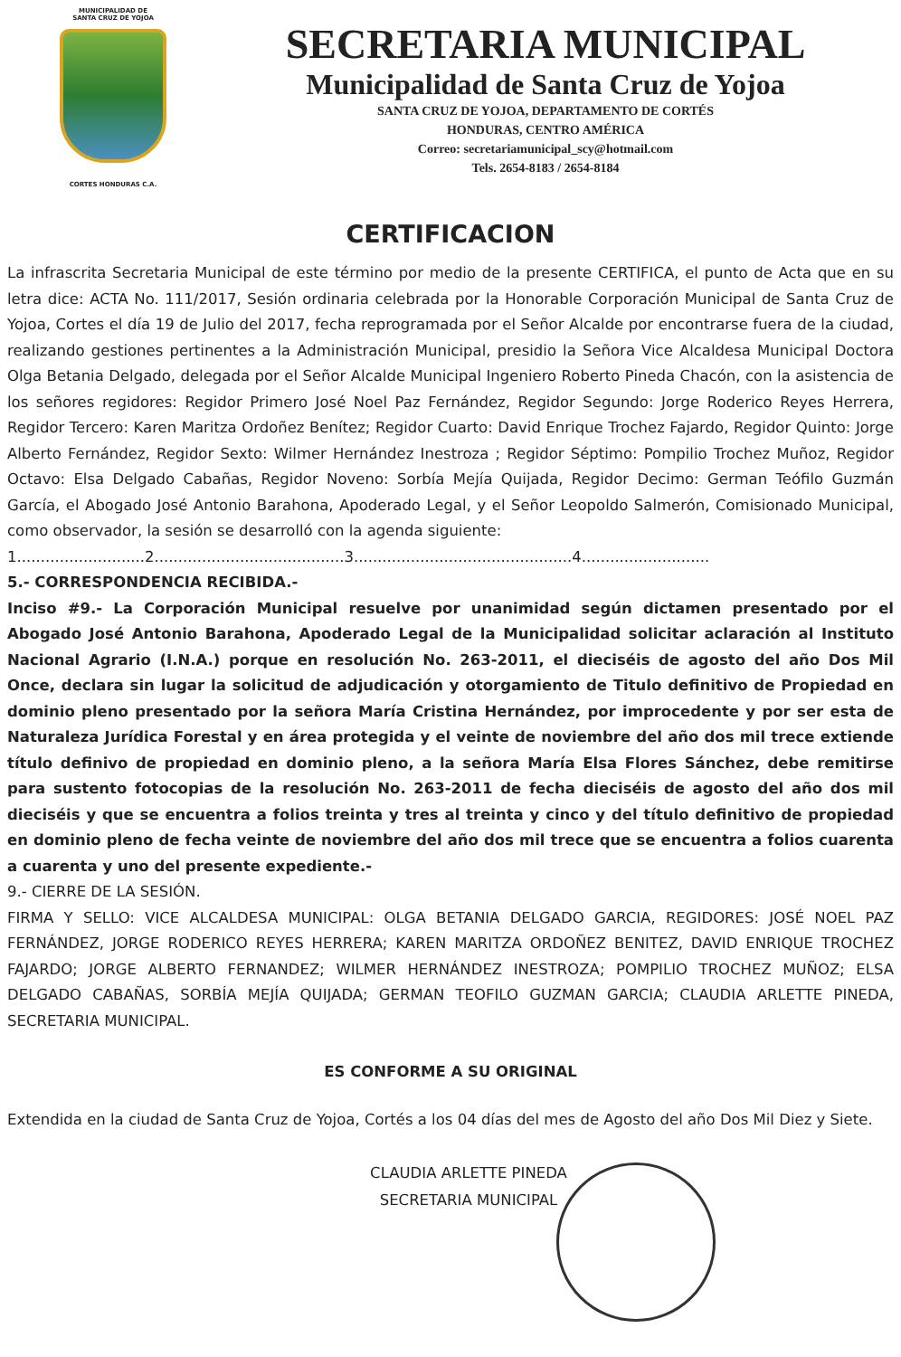MUNICIPALIDAD DE
SANTA CRUZ DE YOJOA
CORTES HONDURAS C.A.
SECRETARIA MUNICIPAL
Municipalidad de Santa Cruz de Yojoa
SANTA CRUZ DE YOJOA, DEPARTAMENTO DE CORTÉS
HONDURAS, CENTRO AMÉRICA
Correo: secretariamunicipal_scy@hotmail.com
Tels. 2654-8183 / 2654-8184
CERTIFICACION
La infrascrita Secretaria Municipal de este término por medio de la presente CERTIFICA, el punto de Acta que en su letra dice: ACTA No. 111/2017, Sesión ordinaria celebrada por la Honorable Corporación Municipal de Santa Cruz de Yojoa, Cortes el día 19 de Julio del 2017, fecha reprogramada por el Señor Alcalde por encontrarse fuera de la ciudad, realizando gestiones pertinentes a la Administración Municipal, presidio la Señora Vice Alcaldesa Municipal Doctora Olga Betania Delgado, delegada por el Señor Alcalde Municipal Ingeniero Roberto Pineda Chacón, con la asistencia de los señores regidores: Regidor Primero José Noel Paz Fernández, Regidor Segundo: Jorge Roderico Reyes Herrera, Regidor Tercero: Karen Maritza Ordoñez Benítez; Regidor Cuarto: David Enrique Trochez Fajardo, Regidor Quinto: Jorge Alberto Fernández, Regidor Sexto: Wilmer Hernández Inestroza ; Regidor Séptimo: Pompilio Trochez Muñoz, Regidor Octavo: Elsa Delgado Cabañas, Regidor Noveno: Sorbía Mejía Quijada, Regidor Decimo: German Teófilo Guzmán García, el Abogado José Antonio Barahona, Apoderado Legal, y el Señor Leopoldo Salmerón, Comisionado Municipal, como observador, la sesión se desarrolló con la agenda siguiente:
1...........................2........................................3..............................................4...........................
5.- CORRESPONDENCIA RECIBIDA.-
Inciso #9.- La Corporación Municipal resuelve por unanimidad según dictamen presentado por el Abogado José Antonio Barahona, Apoderado Legal de la Municipalidad solicitar aclaración al Instituto Nacional Agrario (I.N.A.) porque en resolución No. 263-2011, el dieciséis de agosto del año Dos Mil Once, declara sin lugar la solicitud de adjudicación y otorgamiento de Titulo definitivo de Propiedad en dominio pleno presentado por la señora María Cristina Hernández, por improcedente y por ser esta de Naturaleza Jurídica Forestal y en área protegida y el veinte de noviembre del año dos mil trece extiende título definivo de propiedad en dominio pleno, a la señora María Elsa Flores Sánchez, debe remitirse para sustento fotocopias de la resolución No. 263-2011 de fecha dieciséis de agosto del año dos mil dieciséis y que se encuentra a folios treinta y tres al treinta y cinco y del título definitivo de propiedad en dominio pleno de fecha veinte de noviembre del año dos mil trece que se encuentra a folios cuarenta a cuarenta y uno del presente expediente.-
9.- CIERRE DE LA SESIÓN.
FIRMA Y SELLO: VICE ALCALDESA MUNICIPAL: OLGA BETANIA DELGADO GARCIA, REGIDORES: JOSÉ NOEL PAZ FERNÁNDEZ, JORGE RODERICO REYES HERRERA; KAREN MARITZA ORDOÑEZ BENITEZ, DAVID ENRIQUE TROCHEZ FAJARDO; JORGE ALBERTO FERNANDEZ; WILMER HERNÁNDEZ INESTROZA; POMPILIO TROCHEZ MUÑOZ; ELSA DELGADO CABAÑAS, SORBÍA MEJÍA QUIJADA; GERMAN TEOFILO GUZMAN GARCIA; CLAUDIA ARLETTE PINEDA, SECRETARIA MUNICIPAL.
ES CONFORME A SU ORIGINAL
Extendida en la ciudad de Santa Cruz de Yojoa, Cortés a los 04 días del mes de Agosto del año Dos Mil Diez y Siete.
CLAUDIA ARLETTE PINEDA
SECRETARIA MUNICIPAL